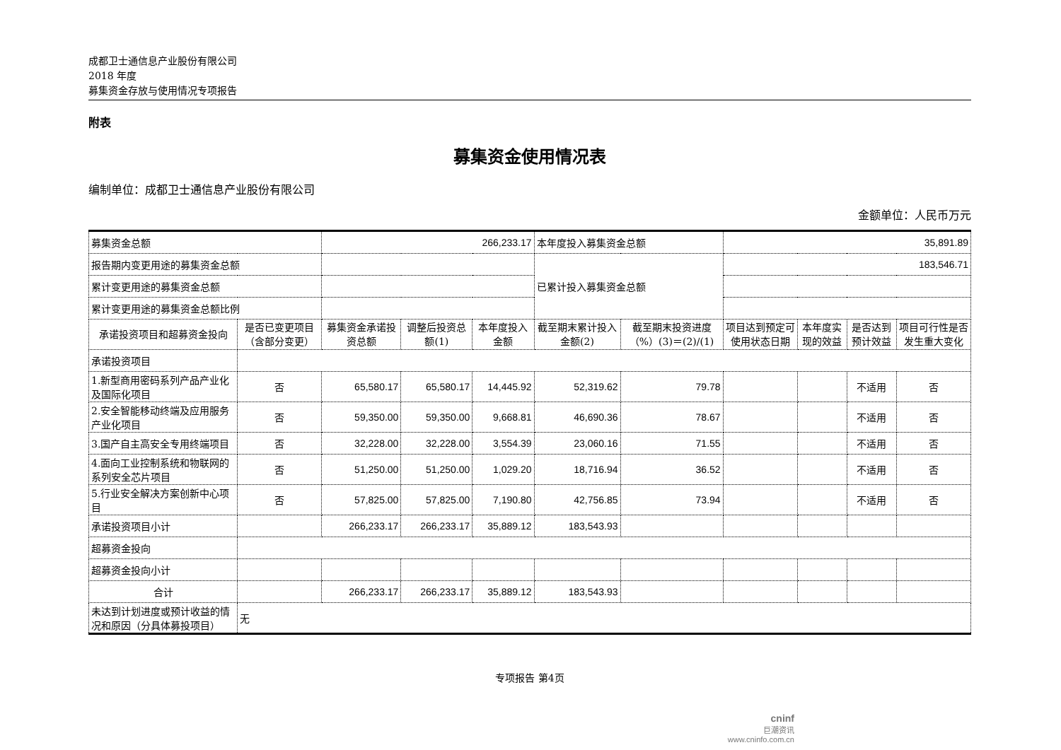成都卫士通信息产业股份有限公司
2018 年度
募集资金存放与使用情况专项报告
附表
募集资金使用情况表
编制单位：成都卫士通信息产业股份有限公司
金额单位：人民币万元
| 募集资金总额 | | 266,233.17 | | | 本年度投入募集资金总额 | | 35,891.89 | | | |
| 报告期内变更用途的募集资金总额 | | | | | 已累计投入募集资金总额 | | 183,546.71 | | | |
| 累计变更用途的募集资金总额 | | | | | | | | | | |
| 累计变更用途的募集资金总额比例 | | | | | | | | | | |
| 承诺投资项目和超募资金投向 | 是否已变更项目（含部分变更） | 募集资金承诺投资总额 | 调整后投资总额(1) | 本年度投入金额 | 截至期末累计投入金额(2) | 截至期末投资进度（%）(3)＝(2)/(1) | 项目达到预定可使用状态日期 | 本年度实现的效益 | 是否达到预计效益 | 项目可行性是否发生重大变化 |
| 承诺投资项目 | | | | | | | | | | |
| 1.新型商用密码系列产品产业化及国际化项目 | 否 | 65,580.17 | 65,580.17 | 14,445.92 | 52,319.62 | 79.78 | | | 不适用 | 否 |
| 2.安全智能移动终端及应用服务产业化项目 | 否 | 59,350.00 | 59,350.00 | 9,668.81 | 46,690.36 | 78.67 | | | 不适用 | 否 |
| 3.国产自主高安全专用终端项目 | 否 | 32,228.00 | 32,228.00 | 3,554.39 | 23,060.16 | 71.55 | | | 不适用 | 否 |
| 4.面向工业控制系统和物联网的系列安全芯片项目 | 否 | 51,250.00 | 51,250.00 | 1,029.20 | 18,716.94 | 36.52 | | | 不适用 | 否 |
| 5.行业安全解决方案创新中心项目 | 否 | 57,825.00 | 57,825.00 | 7,190.80 | 42,756.85 | 73.94 | | | 不适用 | 否 |
| 承诺投资项目小计 | | 266,233.17 | 266,233.17 | 35,889.12 | 183,543.93 | | | | | |
| 超募资金投向 | | | | | | | | | | |
| 超募资金投向小计 | | | | | | | | | | |
| 合计 | | 266,233.17 | 266,233.17 | 35,889.12 | 183,543.93 | | | | | |
| 未达到计划进度或预计收益的情况和原因（分具体募投项目） | 无 | | | | | | | | | |
专项报告 第4页
cninf
巨潮资讯
www.cninfo.com.cn